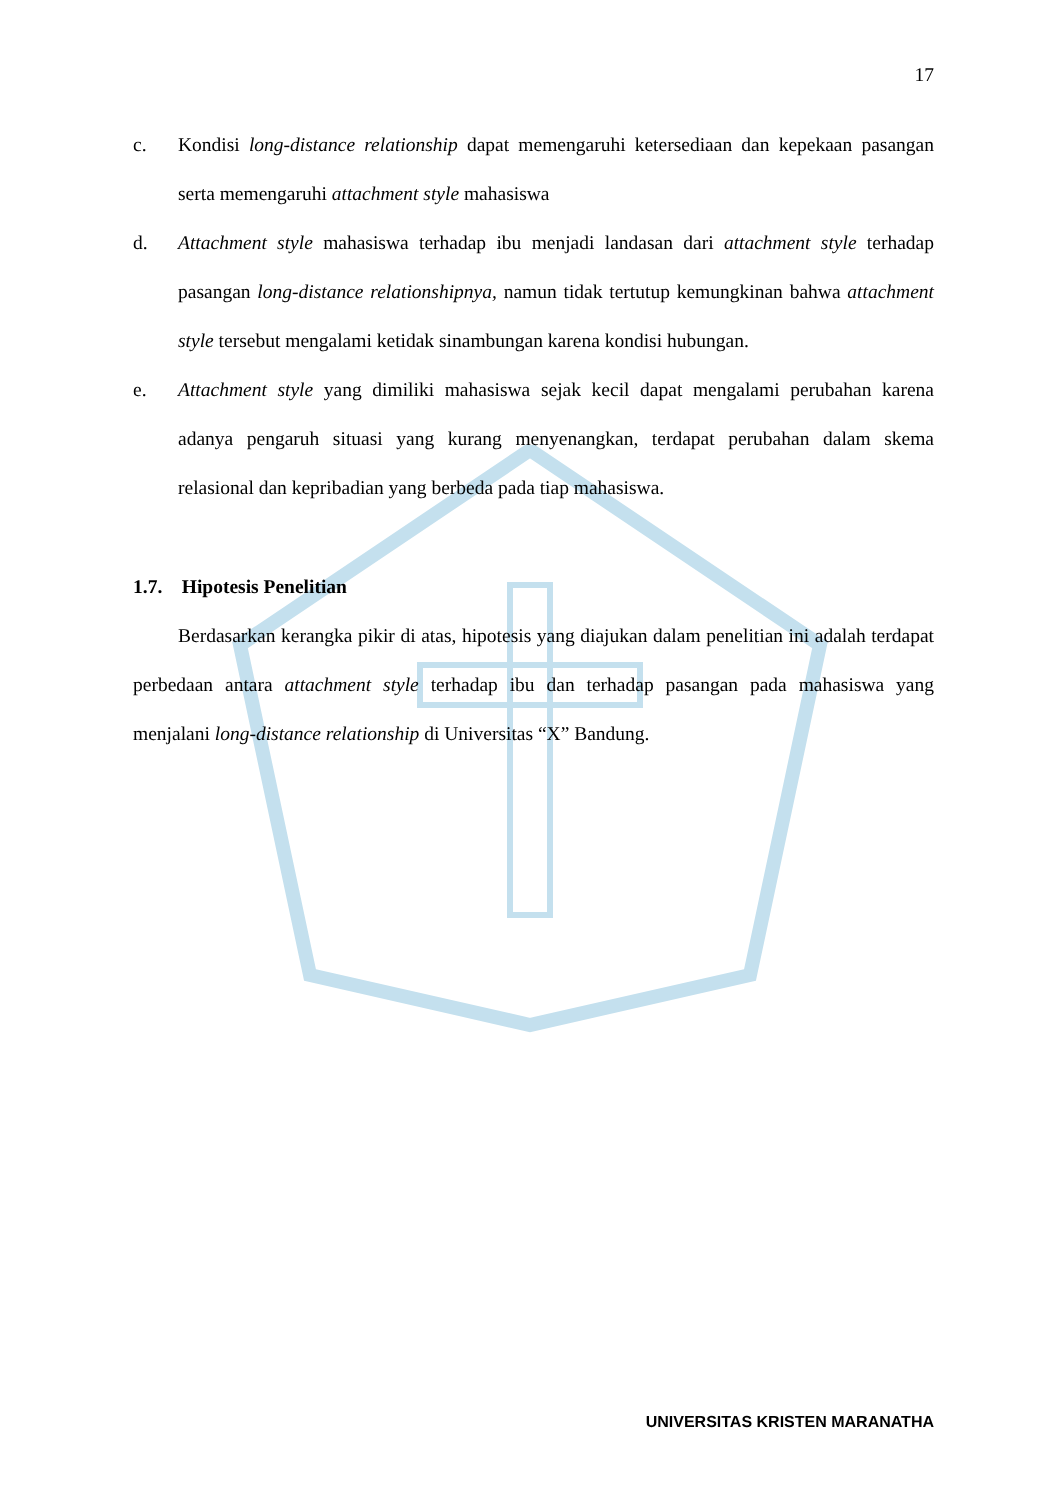17
c. Kondisi long-distance relationship dapat memengaruhi ketersediaan dan kepekaan pasangan serta memengaruhi attachment style mahasiswa
d. Attachment style mahasiswa terhadap ibu menjadi landasan dari attachment style terhadap pasangan long-distance relationshipnya, namun tidak tertutup kemungkinan bahwa attachment style tersebut mengalami ketidak sinambungan karena kondisi hubungan.
e. Attachment style yang dimiliki mahasiswa sejak kecil dapat mengalami perubahan karena adanya pengaruh situasi yang kurang menyenangkan, terdapat perubahan dalam skema relasional dan kepribadian yang berbeda pada tiap mahasiswa.
1.7. Hipotesis Penelitian
Berdasarkan kerangka pikir di atas, hipotesis yang diajukan dalam penelitian ini adalah terdapat perbedaan antara attachment style terhadap ibu dan terhadap pasangan pada mahasiswa yang menjalani long-distance relationship di Universitas “X” Bandung.
UNIVERSITAS KRISTEN MARANATHA